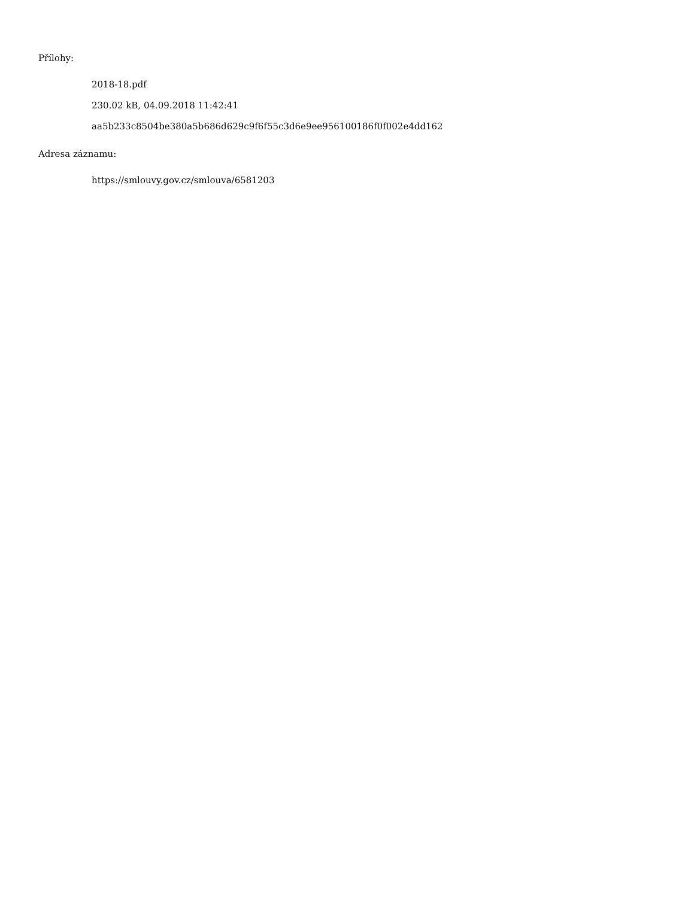Přílohy:
2018-18.pdf
230.02 kB, 04.09.2018 11:42:41
aa5b233c8504be380a5b686d629c9f6f55c3d6e9ee956100186f0f002e4dd162
Adresa záznamu:
https://smlouvy.gov.cz/smlouva/6581203